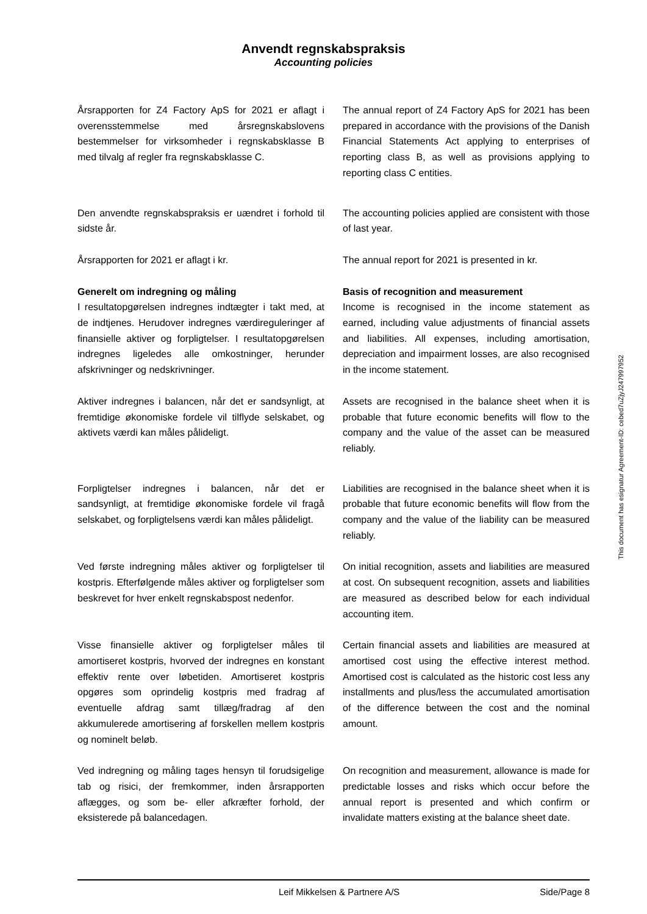Anvendt regnskabspraksis
Accounting policies
Årsrapporten for Z4 Factory ApS for 2021 er aflagt i overensstemmelse med årsregnskabslovens bestemmelser for virksomheder i regnskabsklasse B med tilvalg af regler fra regnskabsklasse C.
The annual report of Z4 Factory ApS for 2021 has been prepared in accordance with the provisions of the Danish Financial Statements Act applying to enterprises of reporting class B, as well as provisions applying to reporting class C entities.
Den anvendte regnskabspraksis er uændret i forhold til sidste år.
The accounting policies applied are consistent with those of last year.
Årsrapporten for 2021 er aflagt i kr. The annual report for 2021 is presented in kr.
Generelt om indregning og måling
I resultatopgørelsen indregnes indtægter i takt med, at de indtjenes. Herudover indregnes værdireguleringer af finansielle aktiver og forpligtelser. I resultatopgørelsen indregnes ligeledes alle omkostninger, herunder afskrivninger og nedskrivninger.
Basis of recognition and measurement
Income is recognised in the income statement as earned, including value adjustments of financial assets and liabilities. All expenses, including amortisation, depreciation and impairment losses, are also recognised in the income statement.
Aktiver indregnes i balancen, når det er sandsynligt, at fremtidige økonomiske fordele vil tilflyde selskabet, og aktivets værdi kan måles pålideligt.
Assets are recognised in the balance sheet when it is probable that future economic benefits will flow to the company and the value of the asset can be measured reliably.
Forpligtelser indregnes i balancen, når det er sandsynligt, at fremtidige økonomiske fordele vil fragå selskabet, og forpligtelsens værdi kan måles pålideligt.
Liabilities are recognised in the balance sheet when it is probable that future economic benefits will flow from the company and the value of the liability can be measured reliably.
Ved første indregning måles aktiver og forpligtelser til kostpris. Efterfølgende måles aktiver og forpligtelser som beskrevet for hver enkelt regnskabspost nedenfor.
On initial recognition, assets and liabilities are measured at cost. On subsequent recognition, assets and liabilities are measured as described below for each individual accounting item.
Visse finansielle aktiver og forpligtelser måles til amortiseret kostpris, hvorved der indregnes en konstant effektiv rente over løbetiden. Amortiseret kostpris opgøres som oprindelig kostpris med fradrag af eventuelle afdrag samt tillæg/fradrag af den akkumulerede amortisering af forskellen mellem kostpris og nominelt beløb.
Certain financial assets and liabilities are measured at amortised cost using the effective interest method. Amortised cost is calculated as the historic cost less any installments and plus/less the accumulated amortisation of the difference between the cost and the nominal amount.
Ved indregning og måling tages hensyn til forudsigelige tab og risici, der fremkommer, inden årsrapporten aflægges, og som be- eller afkræfter forhold, der eksisterede på balancedagen.
On recognition and measurement, allowance is made for predictable losses and risks which occur before the annual report is presented and which confirm or invalidate matters existing at the balance sheet date.
This document has esignatur Agreement-ID: cebed7uZjyJ247997952
Leif Mikkelsen & Partnere A/S Side/Page 8